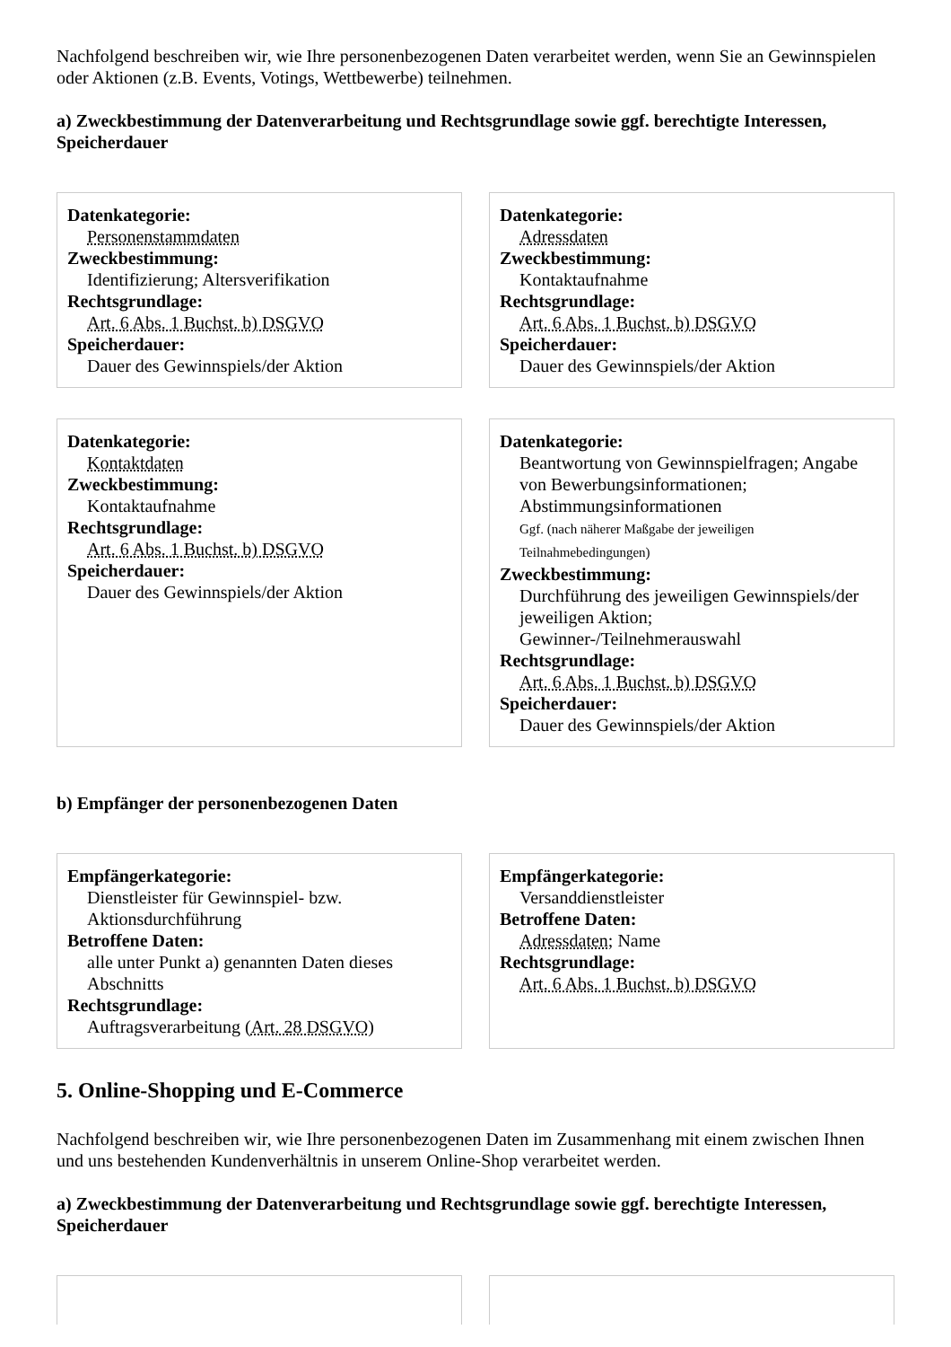Nachfolgend beschreiben wir, wie Ihre personenbezogenen Daten verarbeitet werden, wenn Sie an Gewinnspielen oder Aktionen (z.B. Events, Votings, Wettbewerbe) teilnehmen.
a) Zweckbestimmung der Datenverarbeitung und Rechtsgrundlage sowie ggf. berechtigte Interessen, Speicherdauer
Datenkategorie:
Personenstammdaten
Zweckbestimmung:
Identifizierung; Altersverifikation
Rechtsgrundlage:
Art. 6 Abs. 1 Buchst. b) DSGVO
Speicherdauer:
Dauer des Gewinnspiels/der Aktion
Datenkategorie:
Adressdaten
Zweckbestimmung:
Kontaktaufnahme
Rechtsgrundlage:
Art. 6 Abs. 1 Buchst. b) DSGVO
Speicherdauer:
Dauer des Gewinnspiels/der Aktion
Datenkategorie:
Kontaktdaten
Zweckbestimmung:
Kontaktaufnahme
Rechtsgrundlage:
Art. 6 Abs. 1 Buchst. b) DSGVO
Speicherdauer:
Dauer des Gewinnspiels/der Aktion
Datenkategorie:
Beantwortung von Gewinnspielfragen; Angabe von Bewerbungsinformationen; Abstimmungsinformationen
Ggf. (nach näherer Maßgabe der jeweiligen Teilnahmebedingungen)
Zweckbestimmung:
Durchführung des jeweiligen Gewinnspiels/der jeweiligen Aktion;
Gewinner-/Teilnehmerauswahl
Rechtsgrundlage:
Art. 6 Abs. 1 Buchst. b) DSGVO
Speicherdauer:
Dauer des Gewinnspiels/der Aktion
b) Empfänger der personenbezogenen Daten
Empfängerkategorie:
Dienstleister für Gewinnspiel- bzw. Aktionsdurchführung
Betroffene Daten:
alle unter Punkt a) genannten Daten dieses Abschnitts
Rechtsgrundlage:
Auftragsverarbeitung (Art. 28 DSGVO)
Empfängerkategorie:
Versanddienstleister
Betroffene Daten:
Adressdaten; Name
Rechtsgrundlage:
Art. 6 Abs. 1 Buchst. b) DSGVO
5. Online-Shopping und E-Commerce
Nachfolgend beschreiben wir, wie Ihre personenbezogenen Daten im Zusammenhang mit einem zwischen Ihnen und uns bestehenden Kundenverhältnis in unserem Online-Shop verarbeitet werden.
a) Zweckbestimmung der Datenverarbeitung und Rechtsgrundlage sowie ggf. berechtigte Interessen, Speicherdauer